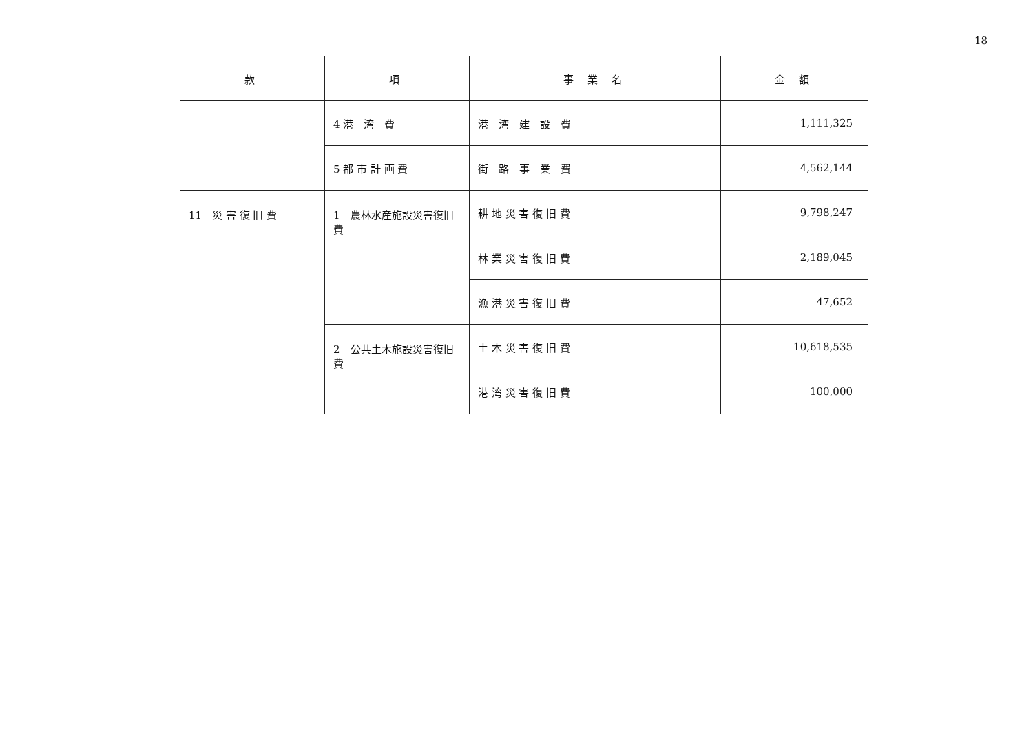18
| 款 | 項 | 事 業 名 | 金 額 |
| --- | --- | --- | --- |
| | 4 港 湾 費 | 港 湾 建 設 費 | 1,111,325 |
| | 5 都 市 計 画 費 | 街 路 事 業 費 | 4,562,144 |
| 11 災 害 復 旧 費 | 1 農林水産施設災害復旧費 | 耕 地 災 害 復 旧 費 | 9,798,247 |
| | | 林 業 災 害 復 旧 費 | 2,189,045 |
| | | 漁 港 災 害 復 旧 費 | 47,652 |
| | 2 公共土木施設災害復旧費 | 土 木 災 害 復 旧 費 | 10,618,535 |
| | | 港 湾 災 害 復 旧 費 | 100,000 |